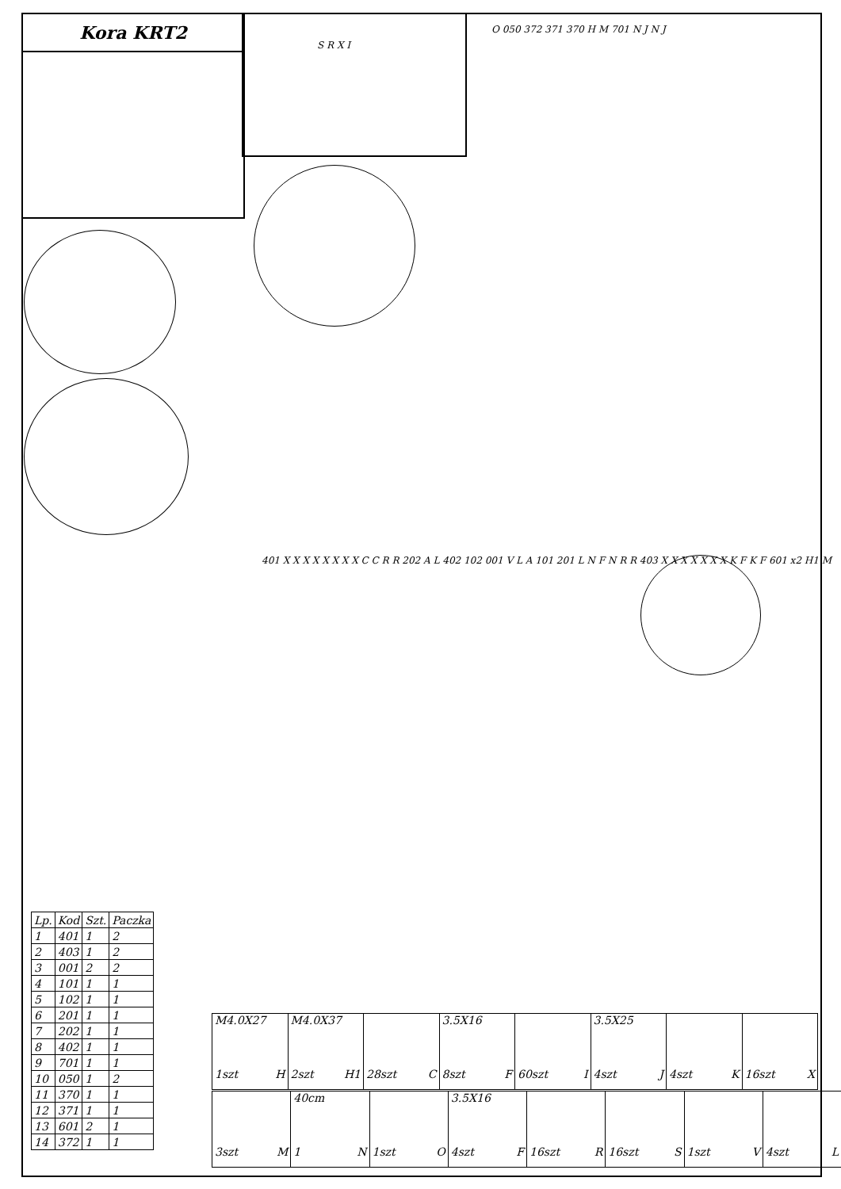Kora KRT2
401 X X X X X X X X C C R R 202 A L 402 102 001 V L A 101 201 L N F N R R 403 X X X X X X X K F K F 601 x2 H1 M
O 050 372 371 370 H M 701 N J N J
S R X I
| Lp. | Kod | Szt. | Paczka |
| --- | --- | --- | --- |
| 1 | 401 | 1 | 2 |
| 2 | 403 | 1 | 2 |
| 3 | 001 | 2 | 2 |
| 4 | 101 | 1 | 1 |
| 5 | 102 | 1 | 1 |
| 6 | 201 | 1 | 1 |
| 7 | 202 | 1 | 1 |
| 8 | 402 | 1 | 1 |
| 9 | 701 | 1 | 1 |
| 10 | 050 | 1 | 2 |
| 11 | 370 | 1 | 1 |
| 12 | 371 | 1 | 1 |
| 13 | 601 | 2 | 1 |
| 14 | 372 | 1 | 1 |
| M4.0X27 1szt H | M4.0X37 2szt H1 | 28szt C | 3.5X16 8szt F | 60szt I | 3.5X25 4szt J | 4szt K | 16szt X |
| 3szt M | 40cm 1 N | 1szt O | 3.5X16 4szt F | 16szt R | 16szt S | 1szt V | 4szt L |